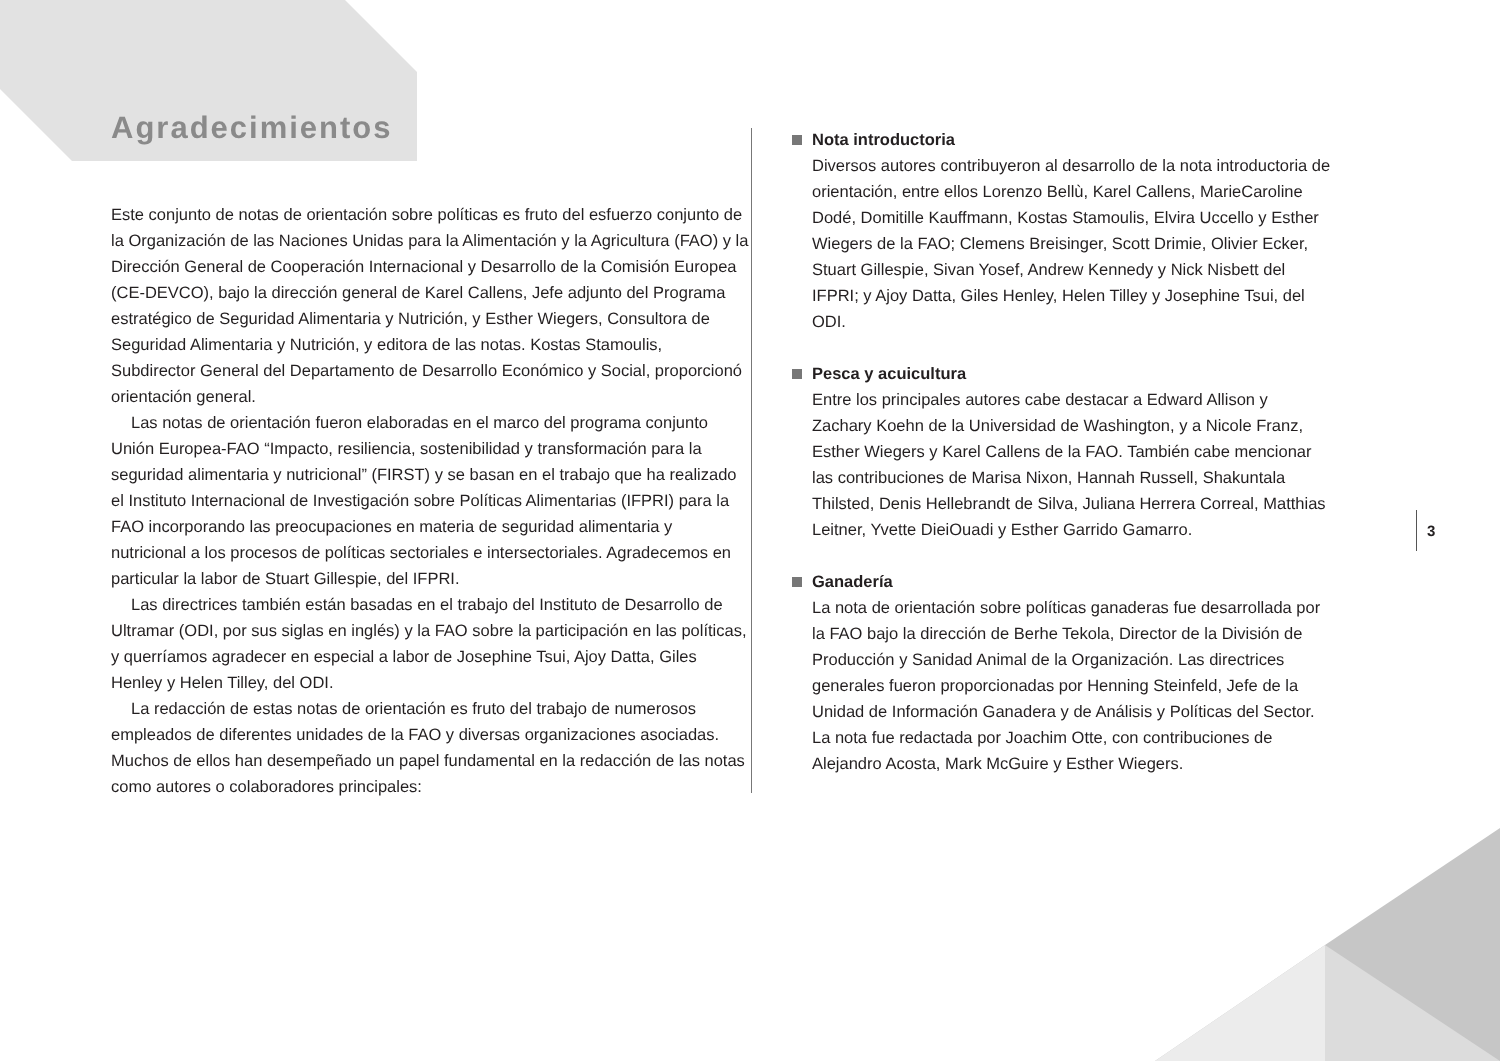Agradecimientos
Este conjunto de notas de orientación sobre políticas es fruto del esfuerzo conjunto de la Organización de las Naciones Unidas para la Alimentación y la Agricultura (FAO) y la Dirección General de Cooperación Internacional y Desarrollo de la Comisión Europea (CE-DEVCO), bajo la dirección general de Karel Callens, Jefe adjunto del Programa estratégico de Seguridad Alimentaria y Nutrición, y Esther Wiegers, Consultora de Seguridad Alimentaria y Nutrición, y editora de las notas. Kostas Stamoulis, Subdirector General del Departamento de Desarrollo Económico y Social, proporcionó orientación general.
Las notas de orientación fueron elaboradas en el marco del programa conjunto Unión Europea-FAO “Impacto, resiliencia, sostenibilidad y transformación para la seguridad alimentaria y nutricional” (FIRST) y se basan en el trabajo que ha realizado el Instituto Internacional de Investigación sobre Políticas Alimentarias (IFPRI) para la FAO incorporando las preocupaciones en materia de seguridad alimentaria y nutricional a los procesos de políticas sectoriales e intersectoriales. Agradecemos en particular la labor de Stuart Gillespie, del IFPRI.
Las directrices también están basadas en el trabajo del Instituto de Desarrollo de Ultramar (ODI, por sus siglas en inglés) y la FAO sobre la participación en las políticas, y querríamos agradecer en especial a labor de Josephine Tsui, Ajoy Datta, Giles Henley y Helen Tilley, del ODI.
La redacción de estas notas de orientación es fruto del trabajo de numerosos empleados de diferentes unidades de la FAO y diversas organizaciones asociadas. Muchos de ellos han desempeñado un papel fundamental en la redacción de las notas como autores o colaboradores principales:
Nota introductoria
Diversos autores contribuyeron al desarrollo de la nota introductoria de orientación, entre ellos Lorenzo Bellù, Karel Callens, MarieCaroline Dodé, Domitille Kauffmann, Kostas Stamoulis, Elvira Uccello y Esther Wiegers de la FAO; Clemens Breisinger, Scott Drimie, Olivier Ecker, Stuart Gillespie, Sivan Yosef, Andrew Kennedy y Nick Nisbett del IFPRI; y Ajoy Datta, Giles Henley, Helen Tilley y Josephine Tsui, del ODI.
Pesca y acuicultura
Entre los principales autores cabe destacar a Edward Allison y Zachary Koehn de la Universidad de Washington, y a Nicole Franz, Esther Wiegers y Karel Callens de la FAO. También cabe mencionar las contribuciones de Marisa Nixon, Hannah Russell, Shakuntala Thilsted, Denis Hellebrandt de Silva, Juliana Herrera Correal, Matthias Leitner, Yvette DieiOuadi y Esther Garrido Gamarro.
Ganadería
La nota de orientación sobre políticas ganaderas fue desarrollada por la FAO bajo la dirección de Berhe Tekola, Director de la División de Producción y Sanidad Animal de la Organización. Las directrices generales fueron proporcionadas por Henning Steinfeld, Jefe de la Unidad de Información Ganadera y de Análisis y Políticas del Sector. La nota fue redactada por Joachim Otte, con contribuciones de Alejandro Acosta, Mark McGuire y Esther Wiegers.
3